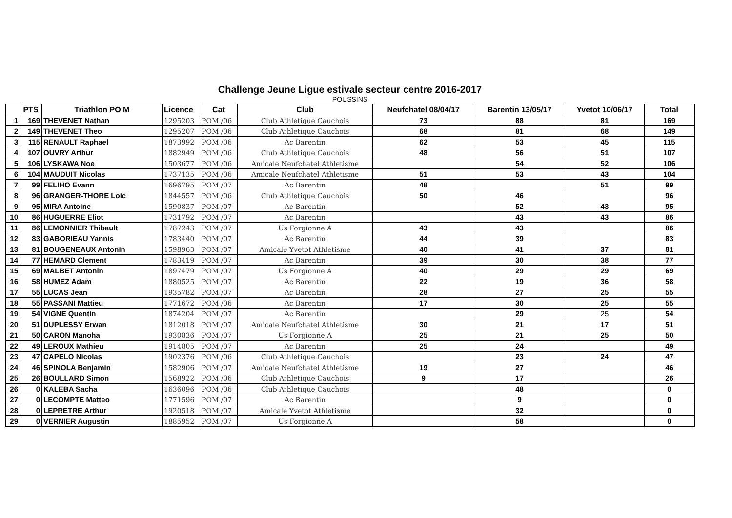Challenge Jeune Ligue estivale secteur centre 2016-2017
POUSSINS
| | PTS | Triathlon PO M | Licence | Cat | Club | Neufchatel 08/04/17 | Barentin 13/05/17 | Yvetot 10/06/17 | Total |
| --- | --- | --- | --- | --- | --- | --- | --- | --- | --- |
| 1 | 169 | THEVENET Nathan | 1295203 | POM /06 | Club Athletique Cauchois | 73 | 88 | 81 | 169 |
| 2 | 149 | THEVENET Theo | 1295207 | POM /06 | Club Athletique Cauchois | 68 | 81 | 68 | 149 |
| 3 | 115 | RENAULT Raphael | 1873992 | POM /06 | Ac Barentin | 62 | 53 | 45 | 115 |
| 4 | 107 | OUVRY Arthur | 1882949 | POM /06 | Club Athletique Cauchois | 48 | 56 | 51 | 107 |
| 5 | 106 | LYSKAWA Noe | 1503677 | POM /06 | Amicale Neufchatel Athletisme | | 54 | 52 | 106 |
| 6 | 104 | MAUDUIT Nicolas | 1737135 | POM /06 | Amicale Neufchatel Athletisme | 51 | 53 | 43 | 104 |
| 7 | 99 | FELIHO Evann | 1696795 | POM /07 | Ac Barentin | 48 | | 51 | 99 |
| 8 | 96 | GRANGER-THORE Loic | 1844557 | POM /06 | Club Athletique Cauchois | 50 | 46 | | 96 |
| 9 | 95 | MIRA Antoine | 1590837 | POM /07 | Ac Barentin | | 52 | 43 | 95 |
| 10 | 86 | HUGUERRE Eliot | 1731792 | POM /07 | Ac Barentin | | 43 | 43 | 86 |
| 11 | 86 | LEMONNIER Thibault | 1787243 | POM /07 | Us Forgionne A | 43 | 43 | | 86 |
| 12 | 83 | GABORIEAU Yannis | 1783440 | POM /07 | Ac Barentin | 44 | 39 | | 83 |
| 13 | 81 | BOUGENEAUX Antonin | 1598963 | POM /07 | Amicale Yvetot Athletisme | 40 | 41 | 37 | 81 |
| 14 | 77 | HEMARD Clement | 1783419 | POM /07 | Ac Barentin | 39 | 30 | 38 | 77 |
| 15 | 69 | MALBET Antonin | 1897479 | POM /07 | Us Forgionne A | 40 | 29 | 29 | 69 |
| 16 | 58 | HUMEZ Adam | 1880525 | POM /07 | Ac Barentin | 22 | 19 | 36 | 58 |
| 17 | 55 | LUCAS Jean | 1935782 | POM /07 | Ac Barentin | 28 | 27 | 25 | 55 |
| 18 | 55 | PASSANI Mattieu | 1771672 | POM /06 | Ac Barentin | 17 | 30 | 25 | 55 |
| 19 | 54 | VIGNE Quentin | 1874204 | POM /07 | Ac Barentin | | 29 | 25 | 54 |
| 20 | 51 | DUPLESSY Erwan | 1812018 | POM /07 | Amicale Neufchatel Athletisme | 30 | 21 | 17 | 51 |
| 21 | 50 | CARON Manoha | 1930836 | POM /07 | Us Forgionne A | 25 | 21 | 25 | 50 |
| 22 | 49 | LEROUX Mathieu | 1914805 | POM /07 | Ac Barentin | 25 | 24 | | 49 |
| 23 | 47 | CAPELO Nicolas | 1902376 | POM /06 | Club Athletique Cauchois | | 23 | 24 | 47 |
| 24 | 46 | SPINOLA Benjamin | 1582906 | POM /07 | Amicale Neufchatel Athletisme | 19 | 27 | | 46 |
| 25 | 26 | BOULLARD Simon | 1568922 | POM /06 | Club Athletique Cauchois | 9 | 17 | | 26 |
| 26 | 0 | KALEBA Sacha | 1636096 | POM /06 | Club Athletique Cauchois | | 48 | | 0 |
| 27 | 0 | LECOMPTE Matteo | 1771596 | POM /07 | Ac Barentin | | 9 | | 0 |
| 28 | 0 | LEPRETRE Arthur | 1920518 | POM /07 | Amicale Yvetot Athletisme | | 32 | | 0 |
| 29 | 0 | VERNIER Augustin | 1885952 | POM /07 | Us Forgionne A | | 58 | | 0 |